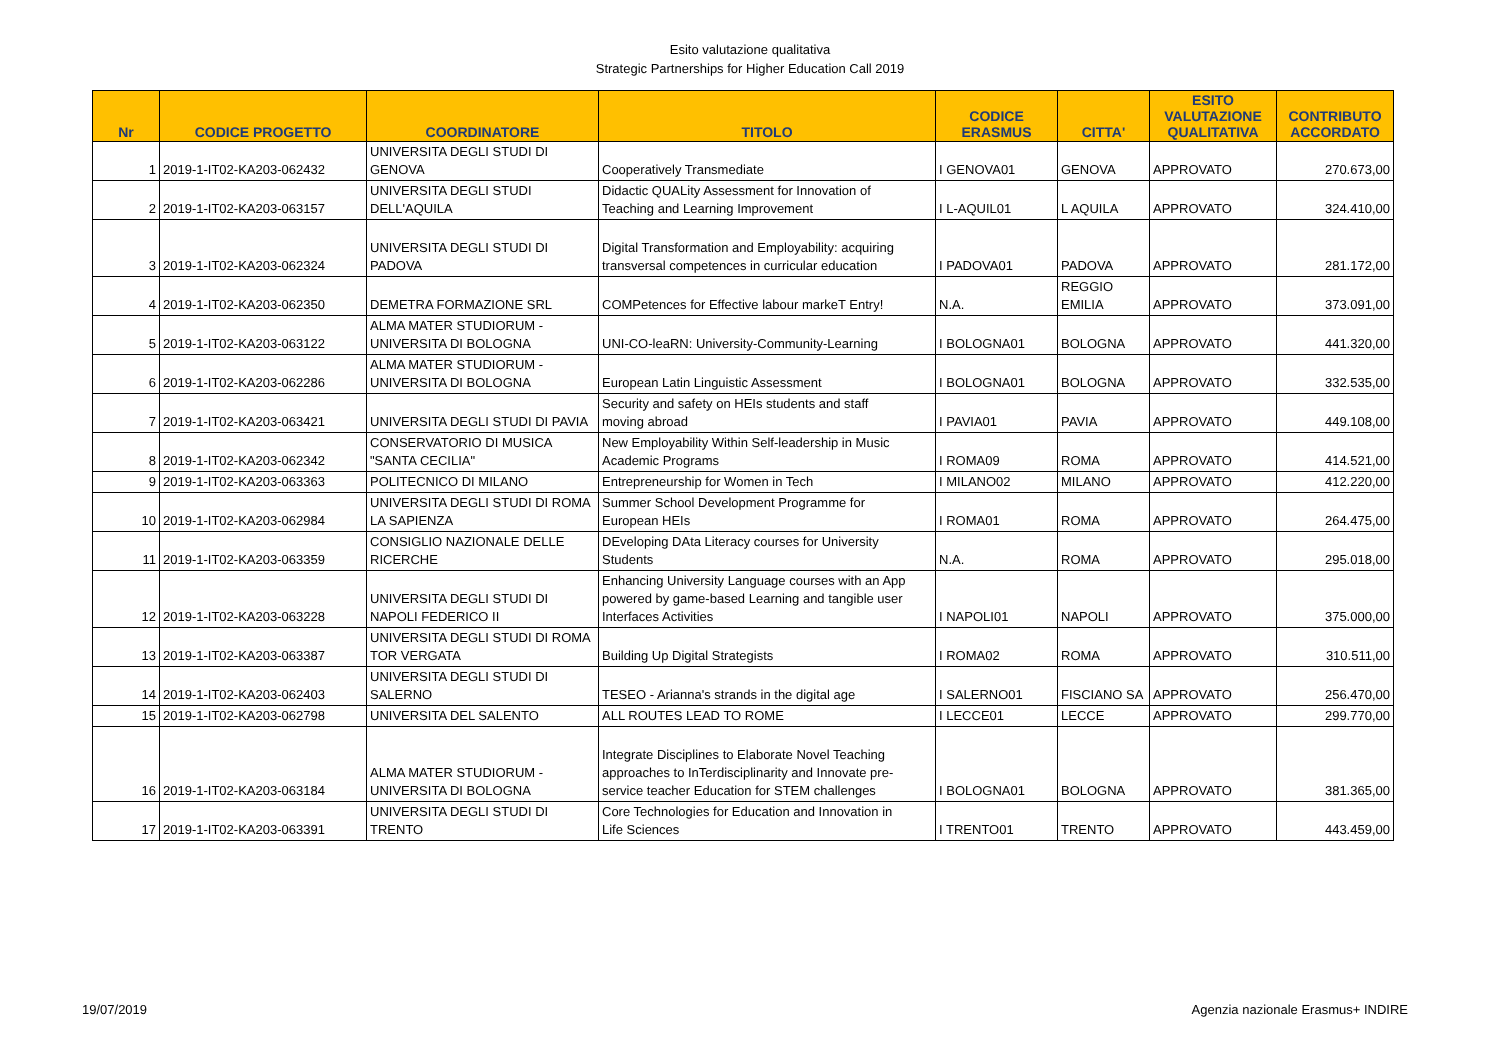Esito valutazione qualitativa
Strategic Partnerships for Higher Education Call 2019
| Nr | CODICE PROGETTO | COORDINATORE | TITOLO | CODICE ERASMUS | CITTA' | ESITO VALUTAZIONE QUALITATIVA | CONTRIBUTO ACCORDATO |
| --- | --- | --- | --- | --- | --- | --- | --- |
| 1 | 2019-1-IT02-KA203-062432 | UNIVERSITA DEGLI STUDI DI GENOVA | Cooperatively Transmediate | I GENOVA01 | GENOVA | APPROVATO | 270.673,00 |
| 2 | 2019-1-IT02-KA203-063157 | UNIVERSITA DEGLI STUDI DELL'AQUILA | Didactic QUALity Assessment for Innovation of Teaching and Learning Improvement | I L-AQUIL01 | L AQUILA | APPROVATO | 324.410,00 |
| 3 | 2019-1-IT02-KA203-062324 | UNIVERSITA DEGLI STUDI DI PADOVA | Digital Transformation and Employability: acquiring transversal competences in curricular education | I PADOVA01 | PADOVA | APPROVATO | 281.172,00 |
| 4 | 2019-1-IT02-KA203-062350 | DEMETRA FORMAZIONE SRL | COMPetences for Effective labour markeT Entry! | N.A. | REGGIO EMILIA | APPROVATO | 373.091,00 |
| 5 | 2019-1-IT02-KA203-063122 | ALMA MATER STUDIORUM - UNIVERSITA DI BOLOGNA | UNI-CO-leaRN: University-Community-Learning | I BOLOGNA01 | BOLOGNA | APPROVATO | 441.320,00 |
| 6 | 2019-1-IT02-KA203-062286 | ALMA MATER STUDIORUM - UNIVERSITA DI BOLOGNA | European Latin Linguistic Assessment | I BOLOGNA01 | BOLOGNA | APPROVATO | 332.535,00 |
| 7 | 2019-1-IT02-KA203-063421 | UNIVERSITA DEGLI STUDI DI PAVIA | Security and safety on HEIs students and staff moving abroad | I PAVIA01 | PAVIA | APPROVATO | 449.108,00 |
| 8 | 2019-1-IT02-KA203-062342 | CONSERVATORIO DI MUSICA "SANTA CECILIA" | New Employability Within Self-leadership in Music Academic Programs | I ROMA09 | ROMA | APPROVATO | 414.521,00 |
| 9 | 2019-1-IT02-KA203-063363 | POLITECNICO DI MILANO | Entrepreneurship for Women in Tech | I MILANO02 | MILANO | APPROVATO | 412.220,00 |
| 10 | 2019-1-IT02-KA203-062984 | UNIVERSITA DEGLI STUDI DI ROMA LA SAPIENZA | Summer School Development Programme for European HEIs | I ROMA01 | ROMA | APPROVATO | 264.475,00 |
| 11 | 2019-1-IT02-KA203-063359 | CONSIGLIO NAZIONALE DELLE RICERCHE | DEveloping DAta Literacy courses for University Students | N.A. | ROMA | APPROVATO | 295.018,00 |
| 12 | 2019-1-IT02-KA203-063228 | UNIVERSITA DEGLI STUDI DI NAPOLI FEDERICO II | Enhancing University Language courses with an App powered by game-based Learning and tangible user Interfaces Activities | I NAPOLI01 | NAPOLI | APPROVATO | 375.000,00 |
| 13 | 2019-1-IT02-KA203-063387 | UNIVERSITA DEGLI STUDI DI ROMA TOR VERGATA | Building Up Digital Strategists | I ROMA02 | ROMA | APPROVATO | 310.511,00 |
| 14 | 2019-1-IT02-KA203-062403 | UNIVERSITA DEGLI STUDI DI SALERNO | TESEO - Arianna's strands in the digital age | I SALERNO01 | FISCIANO SA | APPROVATO | 256.470,00 |
| 15 | 2019-1-IT02-KA203-062798 | UNIVERSITA DEL SALENTO | ALL ROUTES LEAD TO ROME | I LECCE01 | LECCE | APPROVATO | 299.770,00 |
| 16 | 2019-1-IT02-KA203-063184 | ALMA MATER STUDIORUM - UNIVERSITA DI BOLOGNA | Integrate Disciplines to Elaborate Novel Teaching approaches to InTerdisciplinarity and Innovate pre- service teacher Education for STEM challenges | I BOLOGNA01 | BOLOGNA | APPROVATO | 381.365,00 |
| 17 | 2019-1-IT02-KA203-063391 | UNIVERSITA DEGLI STUDI DI TRENTO | Core Technologies for Education and Innovation in Life Sciences | I TRENTO01 | TRENTO | APPROVATO | 443.459,00 |
19/07/2019 Agenzia nazionale Erasmus+ INDIRE